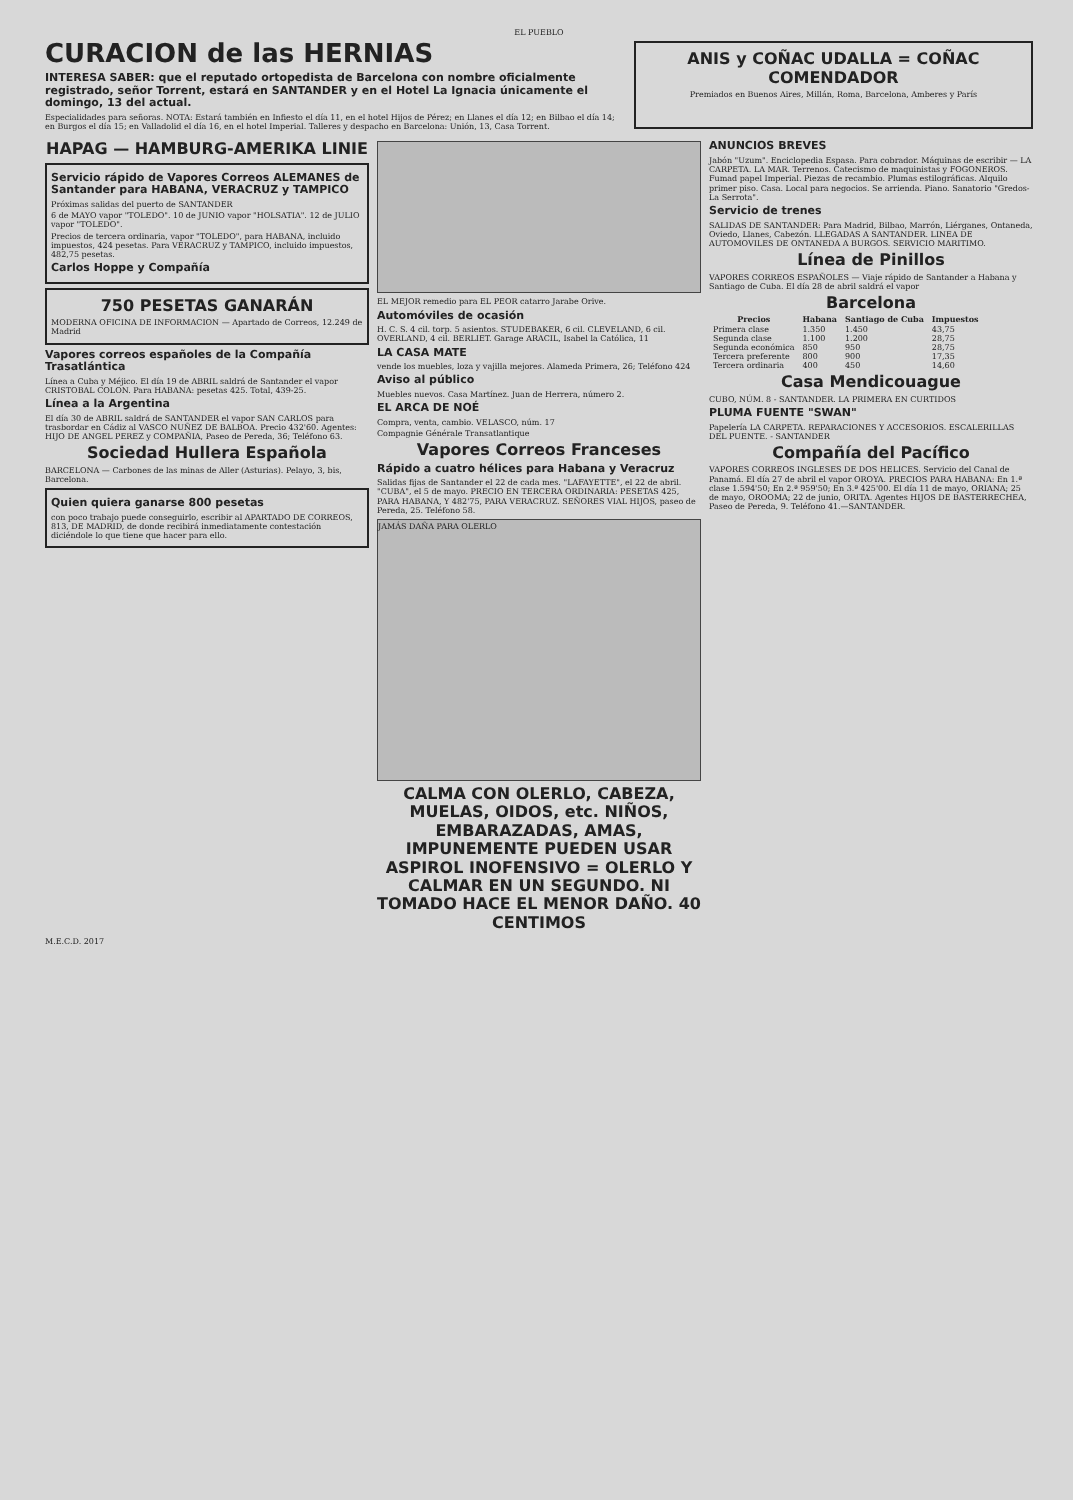EL PUEBLO
CURACION de las HERNIAS
INTERESA SABER: que el reputado ortopedista de Barcelona con nombre oficialmente registrado, señor Torrent, estará en SANTANDER y en el Hotel La Ignacia únicamente el domingo, 13 del actual.
Especialidades para señoras. NOTA: Estará también en Infiesto el día 11, en el hotel Hijos de Pérez; en Llanes el día 12; en Bilbao el día 14; en Burgos el día 15; en Valladolid el día 16, en el hotel Imperial. Talleres y despacho en Barcelona: Unión, 13, Casa Torrent.
ANIS y COÑAC UDALLA = COÑAC COMENDADOR
Premiados en Buenos Aires, Millán, Roma, Barcelona, Amberes y París
HAPAG — HAMBURG-AMERIKA LINIE
Servicio rápido de Vapores Correos ALEMANES de Santander para HABANA, VERACRUZ y TAMPICO
Próximas salidas del puerto de SANTANDER
6 de MAYO vapor "TOLEDO". 10 de JUNIO vapor "HOLSATIA". 12 de JULIO vapor "TOLEDO".
Precios de tercera ordinaria, vapor "TOLEDO", para HABANA, incluido impuestos, 424 pesetas. Para VERACRUZ y TAMPICO, incluido impuestos, 482,75 pesetas.
Carlos Hoppe y Compañía
750 PESETAS GANARÁN
MODERNA OFICINA DE INFORMACION — Apartado de Correos, 12.249 de Madrid
Vapores correos españoles de la Compañía Trasatlántica
Línea a Cuba y Méjico. El día 19 de ABRIL saldrá de Santander el vapor CRISTOBAL COLON. Para HABANA: pesetas 425. Total, 439-25.
Línea a la Argentina
El día 30 de ABRIL saldrá de SANTANDER el vapor SAN CARLOS para trasbordar en Cádiz al VASCO NUÑEZ DE BALBOA. Precio 432'60. Agentes: HIJO DE ANGEL PEREZ y COMPAÑIA, Paseo de Pereda, 36; Teléfono 63.
Sociedad Hullera Española
BARCELONA — Carbones de las minas de Aller (Asturias). Pelayo, 3, bis, Barcelona.
Quien quiera ganarse 800 pesetas
con poco trabajo puede conseguirlo, escribir al APARTADO DE CORREOS, 813, DE MADRID, de donde recibirá inmediatamente contestación diciéndole lo que tiene que hacer para ello.
EL MEJOR remedio para EL PEOR catarro Jarabe Orive.
Automóviles de ocasión
H. C. S. 4 cil. torp. 5 asientos. STUDEBAKER, 6 cil. CLEVELAND, 6 cil. OVERLAND, 4 cil. BERLIET. Garage ARACIL, Isabel la Católica, 11
LA CASA MATE
vende los muebles, loza y vajilla mejores. Alameda Primera, 26; Teléfono 424
Aviso al público
Muebles nuevos. Casa Martínez. Juan de Herrera, número 2.
EL ARCA DE NOÉ
Compra, venta, cambio. VELASCO, núm. 17
Compagnie Générale Transatlantique
Vapores Correos Franceses
Rápido a cuatro hélices para Habana y Veracruz
Salidas fijas de Santander el 22 de cada mes. "LAFAYETTE", el 22 de abril. "CUBA", el 5 de mayo. PRECIO EN TERCERA ORDINARIA: PESETAS 425, PARA HABANA, Y 482'75, PARA VERACRUZ. SEÑORES VIAL HIJOS, paseo de Pereda, 25. Teléfono 58.
JAMÁS DAÑA PARA OLERLO
CALMA CON OLERLO, CABEZA, MUELAS, OIDOS, etc. NIÑOS, EMBARAZADAS, AMAS, IMPUNEMENTE PUEDEN USAR ASPIROL INOFENSIVO = OLERLO Y CALMAR EN UN SEGUNDO. NI TOMADO HACE EL MENOR DAÑO. 40 CENTIMOS
ANUNCIOS BREVES
Jabón "Uzum". Enciclopedia Espasa. Para cobrador. Máquinas de escribir — LA CARPETA. LA MAR. Terrenos. Catecismo de maquinistas y FOGONEROS. Fumad papel Imperial. Piezas de recambio. Plumas estilográficas. Alquilo primer piso. Casa. Local para negocios. Se arrienda. Piano. Sanatorio "Gredos-La Serrota".
Servicio de trenes
SALIDAS DE SANTANDER: Para Madrid, Bilbao, Marrón, Liérganes, Ontaneda, Oviedo, Llanes, Cabezón. LLEGADAS A SANTANDER. LINEA DE AUTOMOVILES DE ONTANEDA A BURGOS. SERVICIO MARITIMO.
Línea de Pinillos
VAPORES CORREOS ESPAÑOLES — Viaje rápido de Santander a Habana y Santiago de Cuba. El día 28 de abril saldrá el vapor
Barcelona
| Precios | Habana | Santiago de Cuba | Impuestos |
| --- | --- | --- | --- |
| Primera clase | 1.350 | 1.450 | 43,75 |
| Segunda clase | 1.100 | 1.200 | 28,75 |
| Segunda económica | 850 | 950 | 28,75 |
| Tercera preferente | 800 | 900 | 17,35 |
| Tercera ordinaria | 400 | 450 | 14,60 |
Casa Mendicouague
CUBO, NÚM. 8 - SANTANDER. LA PRIMERA EN CURTIDOS
PLUMA FUENTE "SWAN"
Papelería LA CARPETA. REPARACIONES Y ACCESORIOS. ESCALERILLAS DEL PUENTE. - SANTANDER
Compañía del Pacífico
VAPORES CORREOS INGLESES DE DOS HELICES. Servicio del Canal de Panamá. El día 27 de abril el vapor OROYA. PRECIOS PARA HABANA: En 1.ª clase 1.594'50; En 2.ª 959'50; En 3.ª 425'00. El día 11 de mayo, ORIANA; 25 de mayo, OROOMA; 22 de junio, ORITA. Agentes HIJOS DE BASTERRECHEA, Paseo de Pereda, 9. Teléfono 41.—SANTANDER.
M.E.C.D. 2017